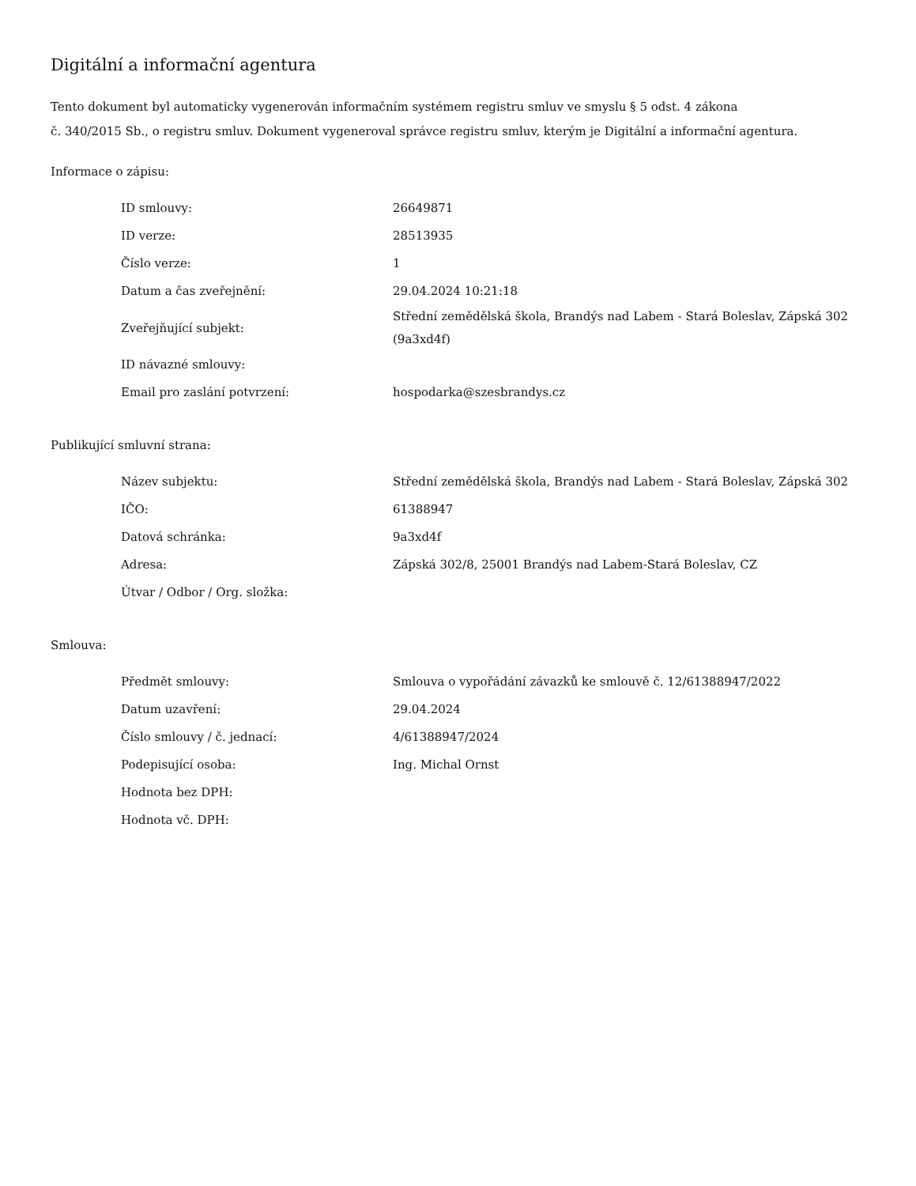Digitální a informační agentura
Tento dokument byl automaticky vygenerován informačním systémem registru smluv ve smyslu § 5 odst. 4 zákona
č. 340/2015 Sb., o registru smluv. Dokument vygeneroval správce registru smluv, kterým je Digitální a informační agentura.
Informace o zápisu:
| ID smlouvy: | 26649871 |
| ID verze: | 28513935 |
| Číslo verze: | 1 |
| Datum a čas zveřejnění: | 29.04.2024 10:21:18 |
| Zveřejňující subjekt: | Střední zemědělská škola, Brandýs nad Labem - Stará Boleslav, Zápská 302 (9a3xd4f) |
| ID návazné smlouvy: | |
| Email pro zaslání potvrzení: | hospodarka@szesbrandys.cz |
Publikující smluvní strana:
| Název subjektu: | Střední zemědělská škola, Brandýs nad Labem - Stará Boleslav, Zápská 302 |
| IČO: | 61388947 |
| Datová schránka: | 9a3xd4f |
| Adresa: | Zápská 302/8, 25001 Brandýs nad Labem-Stará Boleslav, CZ |
| Útvar / Odbor / Org. složka: | |
Smlouva:
| Předmět smlouvy: | Smlouva o vypořádání závazků ke smlouvě č. 12/61388947/2022 |
| Datum uzavření: | 29.04.2024 |
| Číslo smlouvy / č. jednací: | 4/61388947/2024 |
| Podepisující osoba: | Ing. Michal Ornst |
| Hodnota bez DPH: | |
| Hodnota vč. DPH: | |